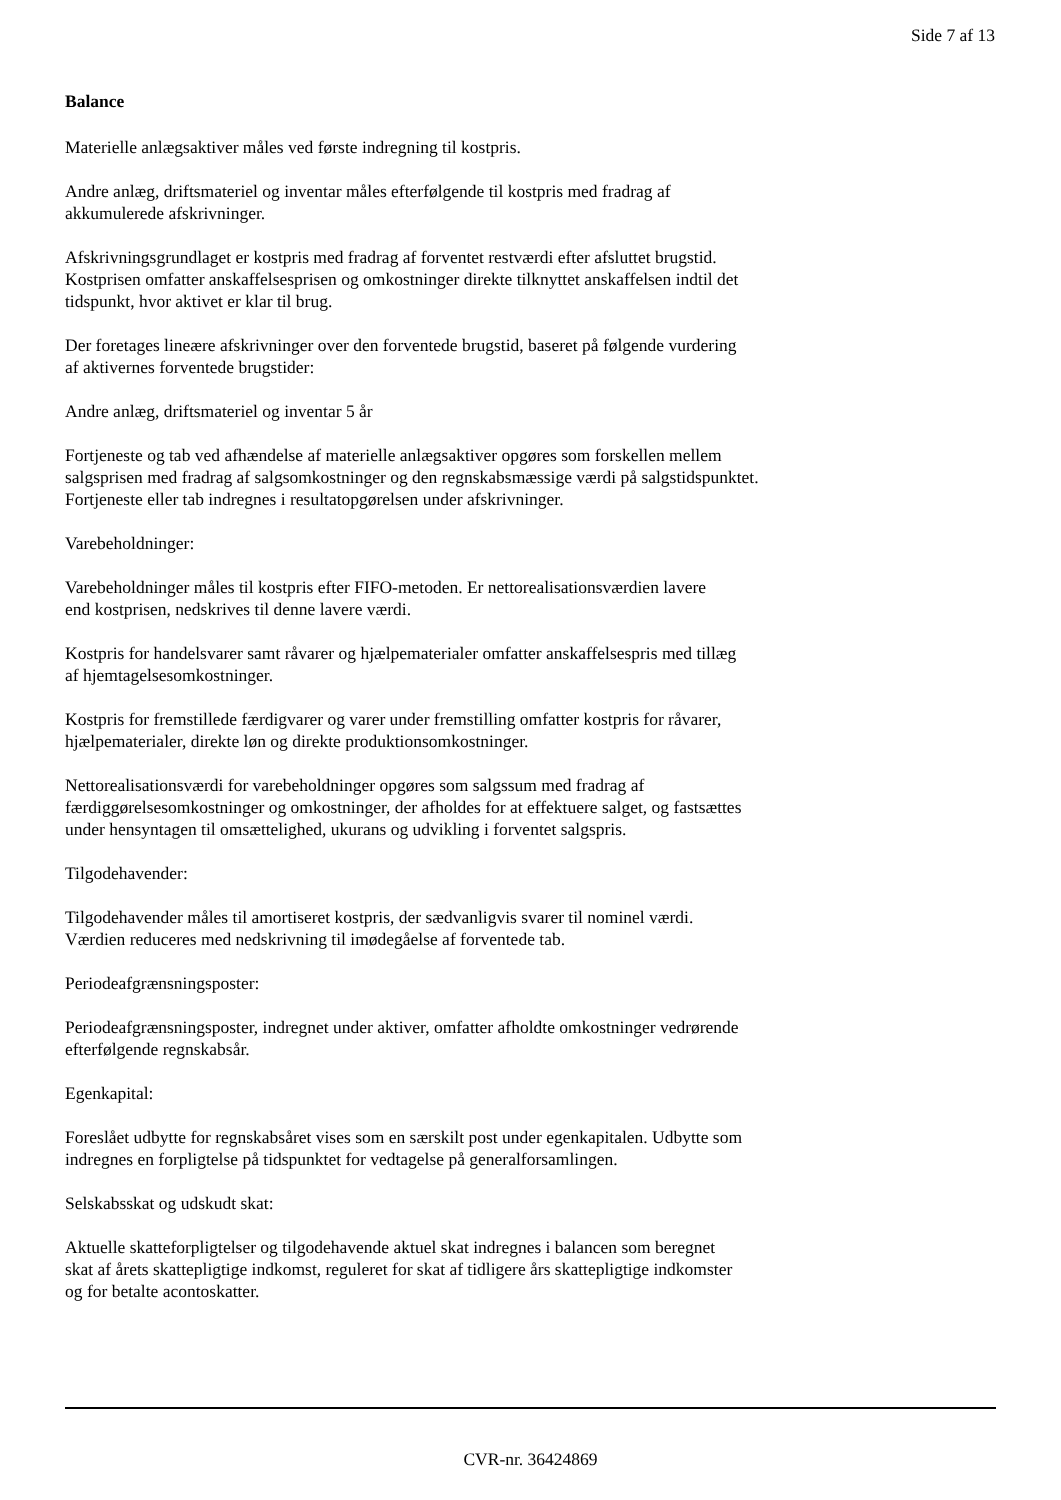Side 7 af 13
Balance
Materielle anlægsaktiver måles ved første indregning til kostpris.
Andre anlæg, driftsmateriel og inventar måles efterfølgende til kostpris med fradrag af
akkumulerede afskrivninger.
Afskrivningsgrundlaget er kostpris med fradrag af forventet restværdi efter afsluttet brugstid.
Kostprisen omfatter anskaffelsesprisen og omkostninger direkte tilknyttet anskaffelsen indtil det
tidspunkt, hvor aktivet er klar til brug.
Der foretages lineære afskrivninger over den forventede brugstid, baseret på følgende vurdering
af aktivernes forventede brugstider:
Andre anlæg, driftsmateriel og inventar 5 år
Fortjeneste og tab ved afhændelse af materielle anlægsaktiver opgøres som forskellen mellem
salgsprisen med fradrag af salgsomkostninger og den regnskabsmæssige værdi på salgstidspunktet.
Fortjeneste eller tab indregnes i resultatopgørelsen under afskrivninger.
Varebeholdninger:
Varebeholdninger måles til kostpris efter FIFO-metoden. Er nettorealisationsværdien lavere
end kostprisen, nedskrives til denne lavere værdi.
Kostpris for handelsvarer samt råvarer og hjælpematerialer omfatter anskaffelsespris med tillæg
af hjemtagelsesomkostninger.
Kostpris for fremstillede færdigvarer og varer under fremstilling omfatter kostpris for råvarer,
hjælpematerialer, direkte løn og direkte produktionsomkostninger.
Nettorealisationsværdi for varebeholdninger opgøres som salgssum med fradrag af
færdiggørelsesomkostninger og omkostninger, der afholdes for at effektuere salget, og fastsættes
under hensyntagen til omsættelighed, ukurans og udvikling i forventet salgspris.
Tilgodehavender:
Tilgodehavender måles til amortiseret kostpris, der sædvanligvis svarer til nominel værdi.
Værdien reduceres med nedskrivning til imødegåelse af forventede tab.
Periodeafgrænsningsposter:
Periodeafgrænsningsposter, indregnet under aktiver, omfatter afholdte omkostninger vedrørende
efterfølgende regnskabsår.
Egenkapital:
Foreslået udbytte for regnskabsåret vises som en særskilt post under egenkapitalen. Udbytte som
indregnes en forpligtelse på tidspunktet for vedtagelse på generalforsamlingen.
Selskabsskat og udskudt skat:
Aktuelle skatteforpligtelser og tilgodehavende aktuel skat indregnes i balancen som beregnet
skat af årets skattepligtige indkomst, reguleret for skat af tidligere års skattepligtige indkomster
og for betalte acontoskatter.
CVR-nr. 36424869